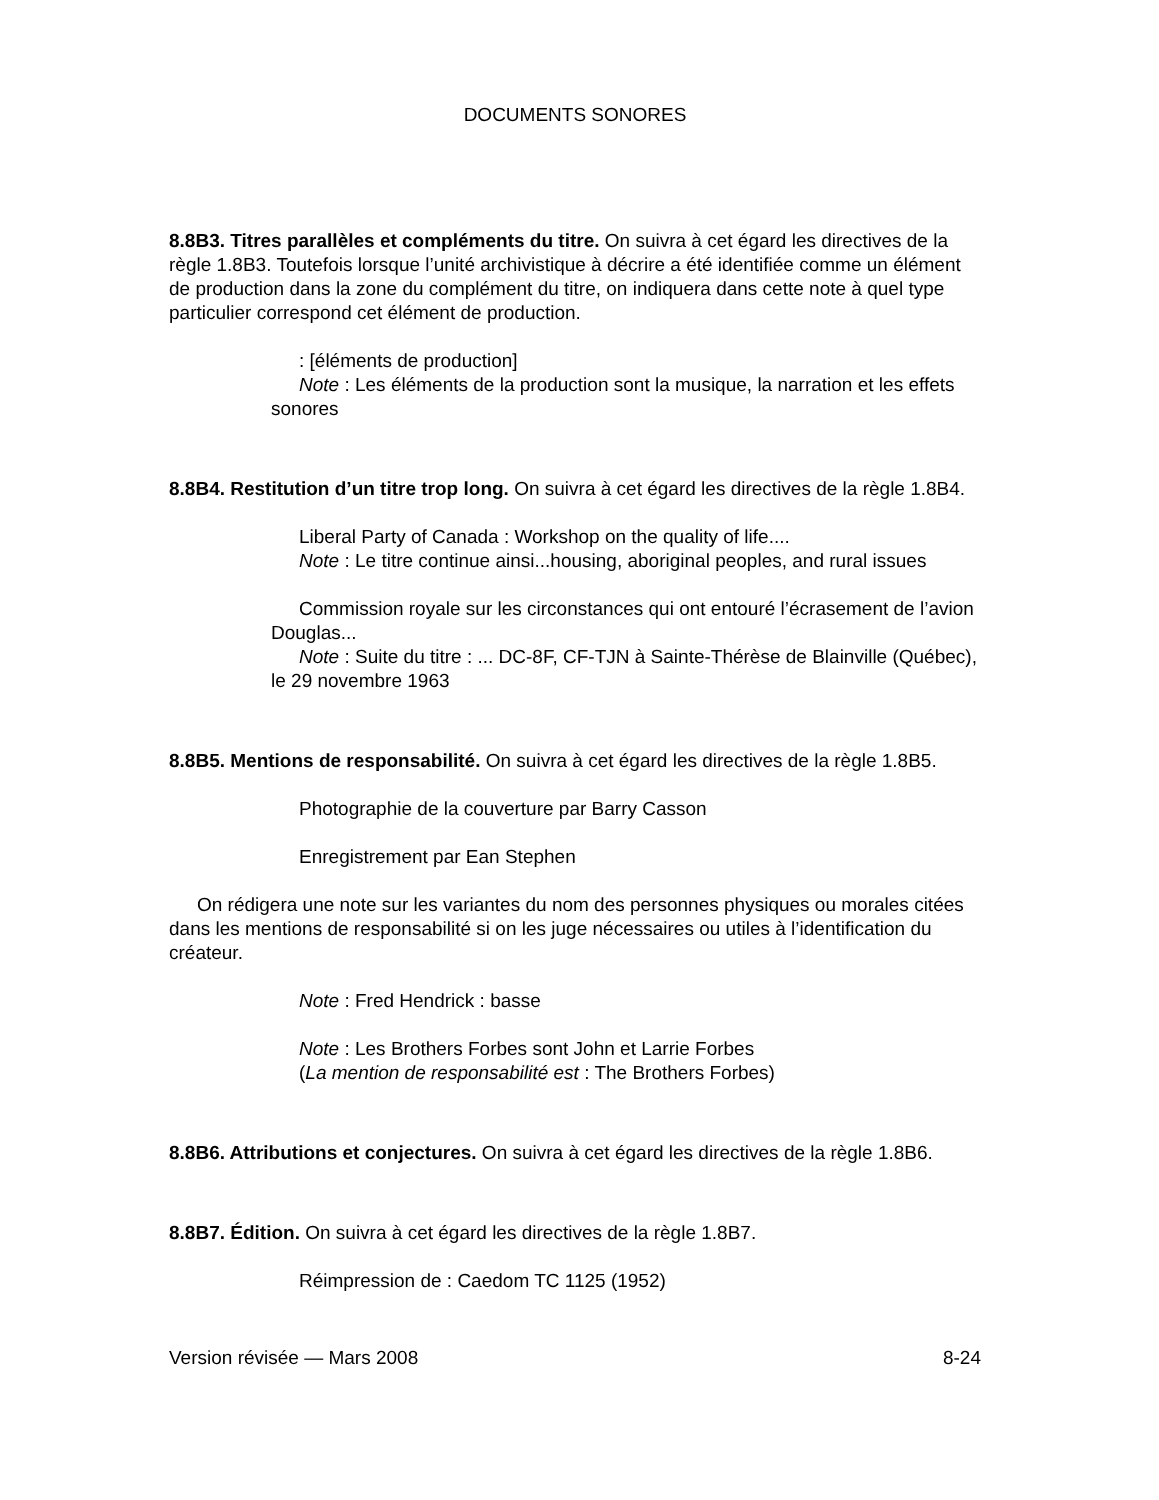DOCUMENTS SONORES
8.8B3. Titres parallèles et compléments du titre. On suivra à cet égard les directives de la règle 1.8B3. Toutefois lorsque l’unité archivistique à décrire a été identifiée comme un élément de production dans la zone du complément du titre, on indiquera dans cette note à quel type particulier correspond cet élément de production.
: [éléments de production]
Note : Les éléments de la production sont la musique, la narration et les effets sonores
8.8B4. Restitution d’un titre trop long. On suivra à cet égard les directives de la règle 1.8B4.
Liberal Party of Canada : Workshop on the quality of life....
Note : Le titre continue ainsi...housing, aboriginal peoples, and rural issues
Commission royale sur les circonstances qui ont entouré l’écrasement de l’avion Douglas...
Note : Suite du titre : ... DC-8F, CF-TJN à Sainte-Thérèse de Blainville (Québec), le 29 novembre 1963
8.8B5. Mentions de responsabilité. On suivra à cet égard les directives de la règle 1.8B5.
Photographie de la couverture par Barry Casson
Enregistrement par Ean Stephen
On rédigera une note sur les variantes du nom des personnes physiques ou morales citées dans les mentions de responsabilité si on les juge nécessaires ou utiles à l’identification du créateur.
Note : Fred Hendrick : basse
Note : Les Brothers Forbes sont John et Larrie Forbes
(La mention de responsabilité est : The Brothers Forbes)
8.8B6. Attributions et conjectures. On suivra à cet égard les directives de la règle 1.8B6.
8.8B7. Édition. On suivra à cet égard les directives de la règle 1.8B7.
Réimpression de : Caedom TC 1125 (1952)
Version révisée — Mars 2008 8-24